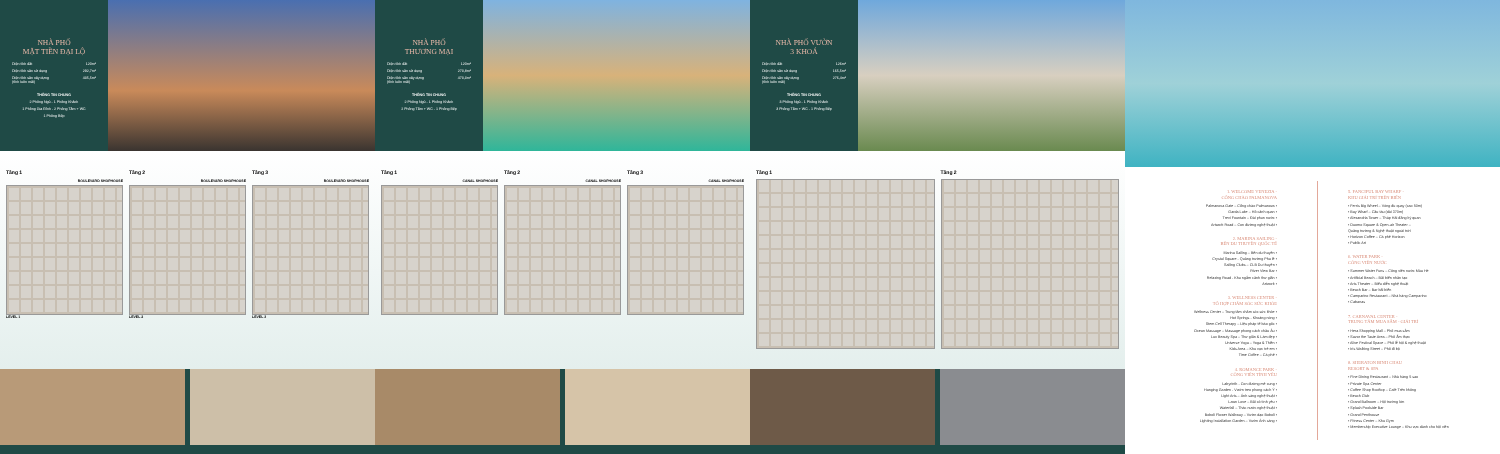NHÀ PHỐ
MẶT TIỀN ĐẠI LỘ
Diện tích đất 120m²
Diện tích sàn sử dụng 292,7m²
Diện tích sàn xây dựng
(tính luôn mái) 435,5m²
THÔNG TIN CHUNG
2 Phòng Ngủ - 1 Phòng Khách
1 Phòng Gia Đình - 2 Phòng Tắm + WC
1 Phòng Bếp
Tầng 1
BOULEVARD SHOPHOUSE
LEVEL 1
Tầng 2
BOULEVARD SHOPHOUSE
LEVEL 2
Tầng 3
BOULEVARD SHOPHOUSE
LEVEL 3
NHÀ PHỐ
THƯƠNG MẠI
Diện tích đất 120m²
Diện tích sàn sử dụng 273,8m²
Diện tích sàn xây dựng
(tính luôn mái) 473,3m²
THÔNG TIN CHUNG
2 Phòng Ngủ - 1 Phòng Khách
2 Phòng Tắm + WC - 1 Phòng Bếp
Tầng 1
CANAL SHOPHOUSE
Tầng 2
CANAL SHOPHOUSE
Tầng 3
CANAL SHOPHOUSE
NHÀ PHỐ VƯỜN
3 KHOÁ
Diện tích đất 126m²
Diện tích sàn sử dụng 165,5m²
Diện tích sàn xây dựng
(tính luôn mái) 276,4m²
THÔNG TIN CHUNG
3 Phòng Ngủ - 1 Phòng Khách
3 Phòng Tắm + WC - 1 Phòng Bếp
Tầng 1 Tầng 2
1. WELCOME VENEZIA -
CỔNG CHÀO PALMANOVA
Palmanova Gate – Cổng chào Palmanova •
Garda Lake – Hồ cảnh quan •
Trevi Fountain – Đài phun nước •
Artwork Road – Con đường nghệ thuật •
2. MARINA SAILING -
BẾN DU THUYỀN QUỐC TẾ
Marina Sailing – Bến du thuyền •
Crystal Square - Quảng trường Pha lê •
Sailing Clubs – CLB Du thuyền •
River View Bar •
Relaxing Road - Khu ngắm cảnh thư giãn •
Artwork •
3. WELLNESS CENTER -
TỔ HỢP CHĂM SÓC SỨC KHỎE
Wellness Center – Trung tâm chăm sóc sức khỏe •
Hot Springs - Khoáng nóng •
Stem Cell Therapy – Liệu pháp tế bào gốc •
Ocean Massage – Massage phong cách châu Âu •
Lux Beauty Spa – Thư giãn & Làm đẹp •
Universe Yoga – Yoga & Thiền •
Kids Area – Khu vực trẻ em •
Time Coffee – Cà phê •
4. ROMANCE PARK -
CÔNG VIÊN TÌNH YÊU
Labyrinth - Con đường mê cung •
Hanging Garden - Vườn treo phong cách Ý •
Light Arts – Ánh sáng nghệ thuật •
Lawn Love – Bãi cỏ tình yêu •
Waterfall – Thác nước nghệ thuật •
Boboli Flower Walkway – Vườn dạo Boboli •
Lighting Installation Garden – Vườn Ánh sáng •
5. FANCIFUL BAY WHARF -
KHU GIẢI TRÍ TRÊN BIỂN
• Ferris Big Wheel – Vòng đu quay (cao 50m)
• Bay Wharf – Cầu tàu (dài 370m)
• Alexandria Tower – Tháp Hải đăng kỳ quan
• Duomo Square & Open-air Theater –
Quảng trường & Nghệ thuật ngoài trời
• Horizon Coffee – Cà phê Horizon
• Public Art
6. WATER PARK -
CÔNG VIÊN NƯỚC
• Summer Water Funs – Công viên nước Mùa Hè
• Artificial Beach – Bãi biển nhân tạo
• Arts Theater – Biểu diễn nghệ thuật
• Beach Bar – Bar bãi biển
• Camparino Restaurant – Nhà hàng Camparino
• Cabanas
7. CARNAVAL CENTER -
TRUNG TÂM MUA SẮM - GIẢI TRÍ
• Hera Shopping Mall – Phố mua sắm
• Savor the Taste Area – Phố Ẩm thực
• Alive Festival Space – Phố lễ hội & nghệ thuật
• Iris Walking Street – Phố đi bộ
8. SHERATON BINH CHAU
RESORT & SPA
• Fine Dining Restaurant – Nhà hàng 5 sao
• Private Spa Center
• Coffee Shop Rooftop – Café Trên không
• Beach Club
• Grand Ballroom – Hội trường lớn
• Splash Poolside Bar
• Grand Penthouse
• Fitness Center – Khu Gym
• Membership Executive Lounge – Khu vực dành cho hội viên